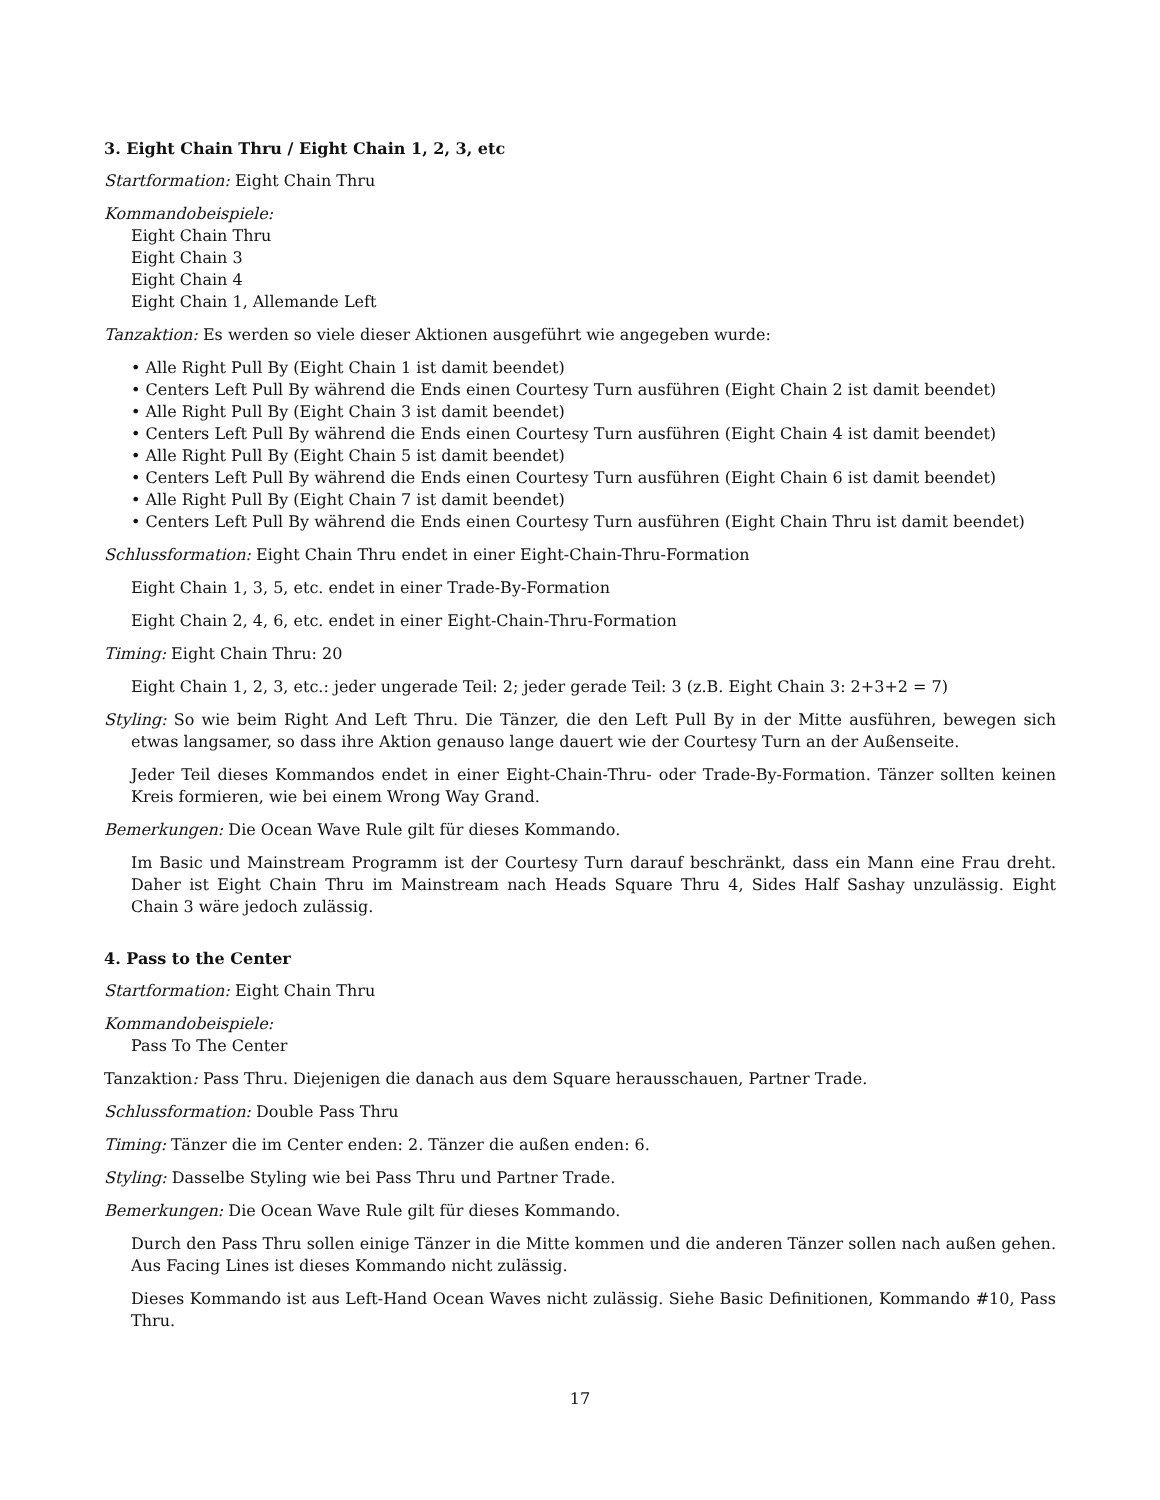3. Eight Chain Thru / Eight Chain 1, 2, 3, etc
Startformation: Eight Chain Thru
Kommandobeispiele:
Eight Chain Thru
Eight Chain 3
Eight Chain 4
Eight Chain 1, Allemande Left
Tanzaktion: Es werden so viele dieser Aktionen ausgeführt wie angegeben wurde:
• Alle Right Pull By (Eight Chain 1 ist damit beendet)
• Centers Left Pull By während die Ends einen Courtesy Turn ausführen (Eight Chain 2 ist damit beendet)
• Alle Right Pull By (Eight Chain 3 ist damit beendet)
• Centers Left Pull By während die Ends einen Courtesy Turn ausführen (Eight Chain 4 ist damit beendet)
• Alle Right Pull By (Eight Chain 5 ist damit beendet)
• Centers Left Pull By während die Ends einen Courtesy Turn ausführen (Eight Chain 6 ist damit beendet)
• Alle Right Pull By (Eight Chain 7 ist damit beendet)
• Centers Left Pull By während die Ends einen Courtesy Turn ausführen (Eight Chain Thru ist damit beendet)
Schlussformation: Eight Chain Thru endet in einer Eight-Chain-Thru-Formation
Eight Chain 1, 3, 5, etc. endet in einer Trade-By-Formation
Eight Chain 2, 4, 6, etc. endet in einer Eight-Chain-Thru-Formation
Timing: Eight Chain Thru: 20
Eight Chain 1, 2, 3, etc.: jeder ungerade Teil: 2; jeder gerade Teil: 3 (z.B. Eight Chain 3: 2+3+2 = 7)
Styling: So wie beim Right And Left Thru. Die Tänzer, die den Left Pull By in der Mitte ausführen, bewegen sich etwas langsamer, so dass ihre Aktion genauso lange dauert wie der Courtesy Turn an der Außenseite.
Jeder Teil dieses Kommandos endet in einer Eight-Chain-Thru- oder Trade-By-Formation. Tänzer sollten keinen Kreis formieren, wie bei einem Wrong Way Grand.
Bemerkungen: Die Ocean Wave Rule gilt für dieses Kommando.
Im Basic und Mainstream Programm ist der Courtesy Turn darauf beschränkt, dass ein Mann eine Frau dreht. Daher ist Eight Chain Thru im Mainstream nach Heads Square Thru 4, Sides Half Sashay unzulässig. Eight Chain 3 wäre jedoch zulässig.
4. Pass to the Center
Startformation: Eight Chain Thru
Kommandobeispiele:
Pass To The Center
Tanzaktion: Pass Thru. Diejenigen die danach aus dem Square herausschauen, Partner Trade.
Schlussformation: Double Pass Thru
Timing: Tänzer die im Center enden: 2. Tänzer die außen enden: 6.
Styling: Dasselbe Styling wie bei Pass Thru und Partner Trade.
Bemerkungen: Die Ocean Wave Rule gilt für dieses Kommando.
Durch den Pass Thru sollen einige Tänzer in die Mitte kommen und die anderen Tänzer sollen nach außen gehen. Aus Facing Lines ist dieses Kommando nicht zulässig.
Dieses Kommando ist aus Left-Hand Ocean Waves nicht zulässig. Siehe Basic Definitionen, Kommando #10, Pass Thru.
17